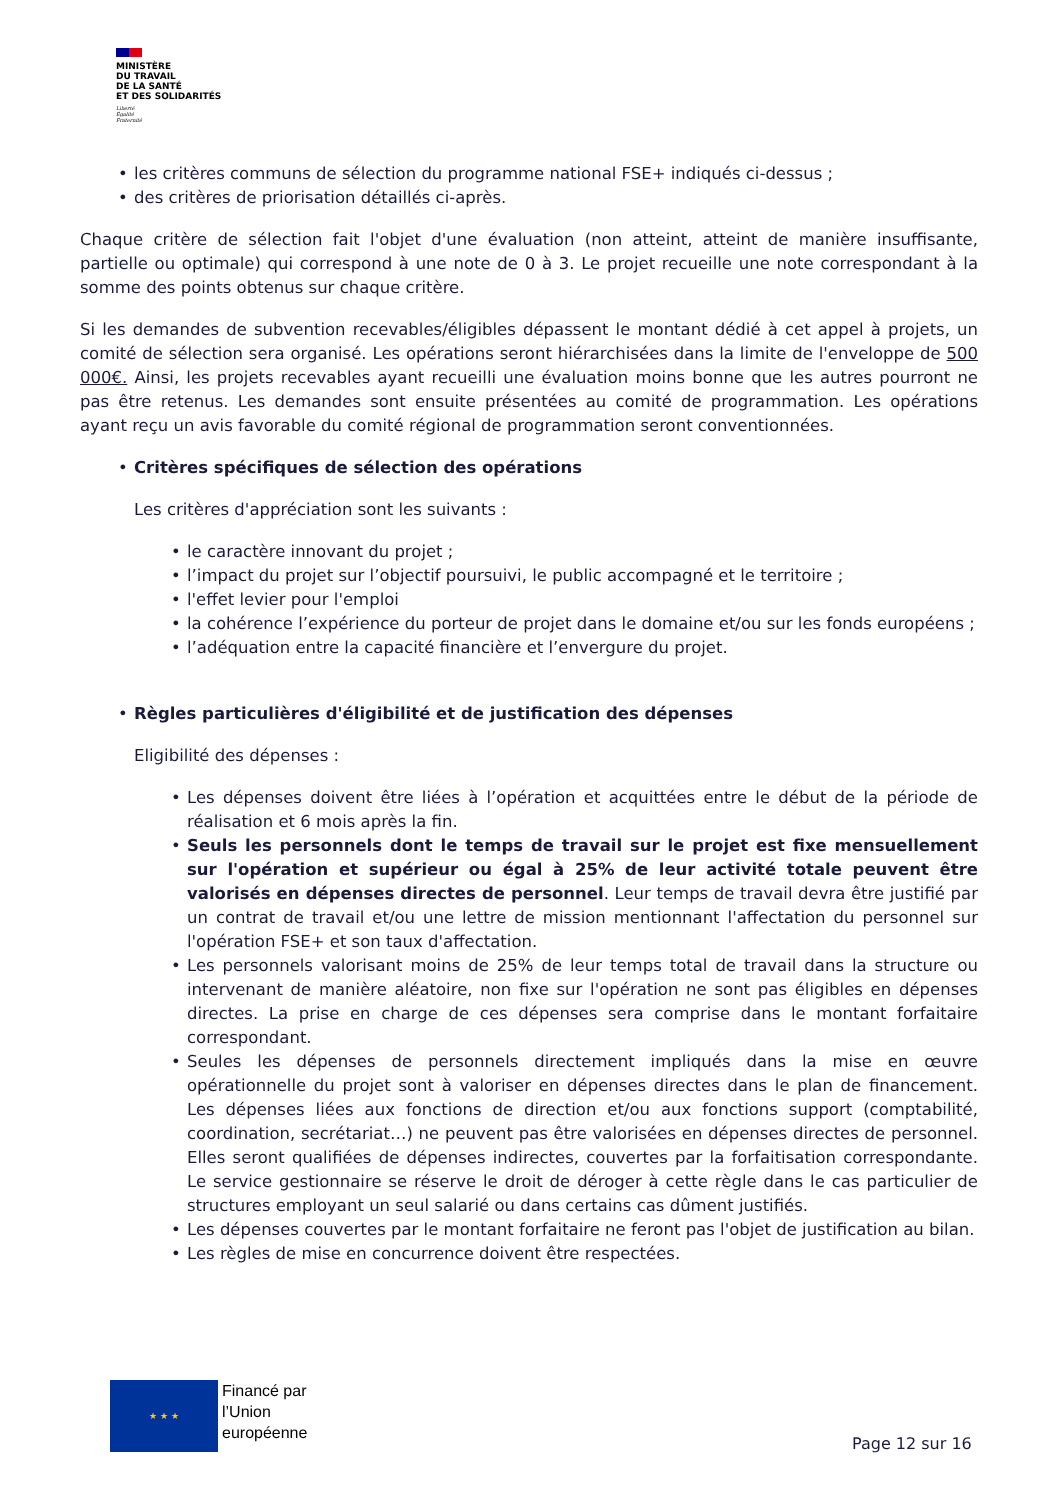MINISTÈRE
DU TRAVAIL
DE LA SANTÉ
ET DES SOLIDARITÉS
Liberté
Égalité
Fraternité
• les critères communs de sélection du programme national FSE+ indiqués ci-dessus ;
• des critères de priorisation détaillés ci-après.
Chaque critère de sélection fait l'objet d'une évaluation (non atteint, atteint de manière insuffisante, partielle ou optimale) qui correspond à une note de 0 à 3. Le projet recueille une note correspondant à la somme des points obtenus sur chaque critère.
Si les demandes de subvention recevables/éligibles dépassent le montant dédié à cet appel à projets, un comité de sélection sera organisé. Les opérations seront hiérarchisées dans la limite de l'enveloppe de 500 000€. Ainsi, les projets recevables ayant recueilli une évaluation moins bonne que les autres pourront ne pas être retenus. Les demandes sont ensuite présentées au comité de programmation. Les opérations ayant reçu un avis favorable du comité régional de programmation seront conventionnées.
• Critères spécifiques de sélection des opérations
Les critères d'appréciation sont les suivants :
• le caractère innovant du projet ;
• l’impact du projet sur l’objectif poursuivi, le public accompagné et le territoire ;
• l'effet levier pour l'emploi
• la cohérence l’expérience du porteur de projet dans le domaine et/ou sur les fonds européens ;
• l’adéquation entre la capacité financière et l’envergure du projet.
• Règles particulières d'éligibilité et de justification des dépenses
Eligibilité des dépenses :
• Les dépenses doivent être liées à l’opération et acquittées entre le début de la période de réalisation et 6 mois après la fin.
• Seuls les personnels dont le temps de travail sur le projet est fixe mensuellement sur l'opération et supérieur ou égal à 25% de leur activité totale peuvent être valorisés en dépenses directes de personnel. Leur temps de travail devra être justifié par un contrat de travail et/ou une lettre de mission mentionnant l'affectation du personnel sur l'opération FSE+ et son taux d'affectation.
• Les personnels valorisant moins de 25% de leur temps total de travail dans la structure ou intervenant de manière aléatoire, non fixe sur l'opération ne sont pas éligibles en dépenses directes. La prise en charge de ces dépenses sera comprise dans le montant forfaitaire correspondant.
• Seules les dépenses de personnels directement impliqués dans la mise en œuvre opérationnelle du projet sont à valoriser en dépenses directes dans le plan de financement. Les dépenses liées aux fonctions de direction et/ou aux fonctions support (comptabilité, coordination, secrétariat…) ne peuvent pas être valorisées en dépenses directes de personnel. Elles seront qualifiées de dépenses indirectes, couvertes par la forfaitisation correspondante. Le service gestionnaire se réserve le droit de déroger à cette règle dans le cas particulier de structures employant un seul salarié ou dans certains cas dûment justifiés.
• Les dépenses couvertes par le montant forfaitaire ne feront pas l'objet de justification au bilan.
• Les règles de mise en concurrence doivent être respectées.
★ ★ ★
Financé par
l’Union
européenne
Page 12 sur 16